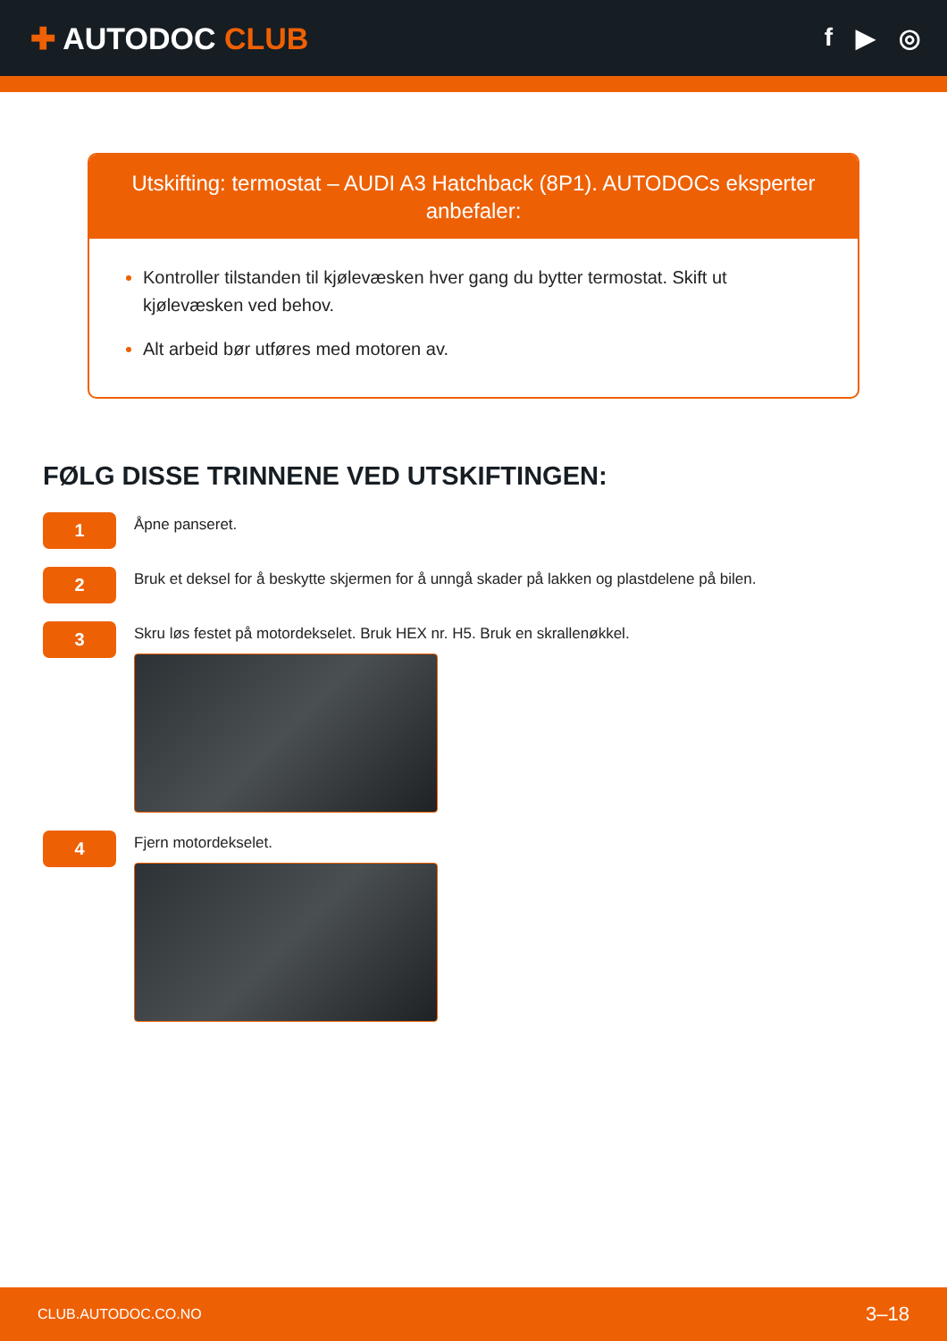✚ AUTODOC CLUB
f ▶ ◎
Utskifting: termostat – AUDI A3 Hatchback (8P1). AUTODOCs eksperter anbefaler:
Kontroller tilstanden til kjølevæsken hver gang du bytter termostat. Skift ut kjølevæsken ved behov.
Alt arbeid bør utføres med motoren av.
FØLG DISSE TRINNENE VED UTSKIFTINGEN:
1
Åpne panseret.
2
Bruk et deksel for å beskytte skjermen for å unngå skader på lakken og plastdelene på bilen.
3
Skru løs festet på motordekselet. Bruk HEX nr. H5. Bruk en skrallenøkkel.
4
Fjern motordekselet.
CLUB.AUTODOC.CO.NO 3–18